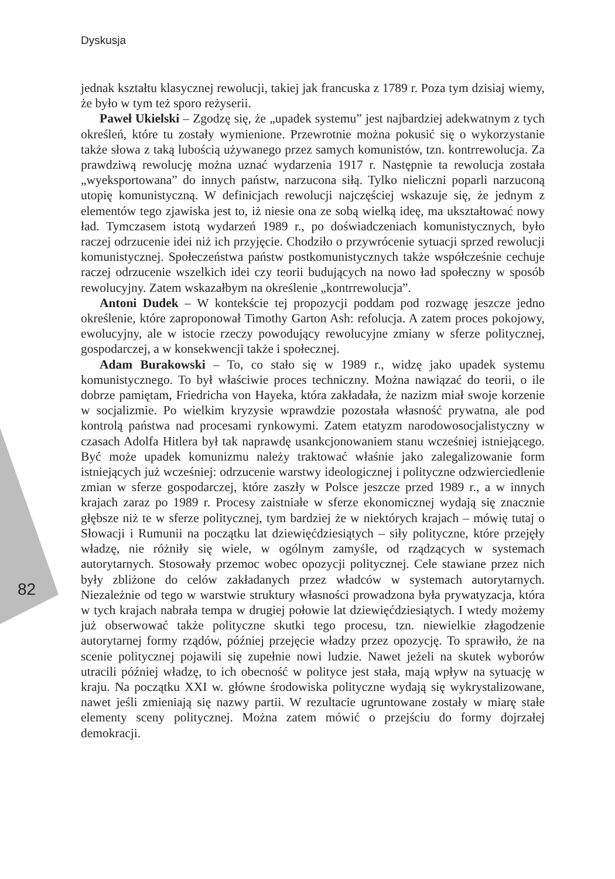Dyskusja
jednak kształtu klasycznej rewolucji, takiej jak francuska z 1789 r. Poza tym dzisiaj wiemy, że było w tym też sporo reżyserii.
Paweł Ukielski – Zgodzę się, że „upadek systemu” jest najbardziej adekwatnym z tych określeń, które tu zostały wymienione. Przewrotnie można pokusić się o wykorzystanie także słowa z taką lubością używanego przez samych komunistów, tzn. kontrrewolucja. Za prawdziwą rewolucję można uznać wydarzenia 1917 r. Następnie ta rewolucja została „wyeksportowana” do innych państw, narzucona siłą. Tylko nieliczni poparli narzuconą utopię komunistyczną. W definicjach rewolucji najczęściej wskazuje się, że jednym z elementów tego zjawiska jest to, iż niesie ona ze sobą wielką ideę, ma ukształtować nowy ład. Tymczasem istotą wydarzeń 1989 r., po doświadczeniach komunistycznych, było raczej odrzucenie idei niż ich przyjęcie. Chodziło o przywrócenie sytuacji sprzed rewolucji komunistycznej. Społeczeństwa państw postkomunistycznych także współcześnie cechuje raczej odrzucenie wszelkich idei czy teorii budujących na nowo ład społeczny w sposób rewolucyjny. Zatem wskazałbym na określenie „kontrrewolucja”.
Antoni Dudek – W kontekście tej propozycji poddam pod rozwagę jeszcze jedno określenie, które zaproponował Timothy Garton Ash: refolucja. A zatem proces pokojowy, ewolucyjny, ale w istocie rzeczy powodujący rewolucyjne zmiany w sferze politycznej, gospodarczej, a w konsekwencji także i społecznej.
Adam Burakowski – To, co stało się w 1989 r., widzę jako upadek systemu komunistycznego. To był właściwie proces techniczny. Można nawiązać do teorii, o ile dobrze pamiętam, Friedricha von Hayeka, która zakładała, że nazizm miał swoje korzenie w socjalizmie. Po wielkim kryzysie wprawdzie pozostała własność prywatna, ale pod kontrolą państwa nad procesami rynkowymi. Zatem etatyzm narodowosocjalistyczny w czasach Adolfa Hitlera był tak naprawdę usankcjonowaniem stanu wcześniej istniejącego. Być może upadek komunizmu należy traktować właśnie jako zalegalizowanie form istniejących już wcześniej: odrzucenie warstwy ideologicznej i polityczne odzwierciedlenie zmian w sferze gospodarczej, które zaszły w Polsce jeszcze przed 1989 r., a w innych krajach zaraz po 1989 r. Procesy zaistniałe w sferze ekonomicznej wydają się znacznie głębsze niż te w sferze politycznej, tym bardziej że w niektórych krajach – mówię tutaj o Słowacji i Rumunii na początku lat dziewięćdziesiątych – siły polityczne, które przejęły władzę, nie różniły się wiele, w ogólnym zamyśle, od rządzących w systemach autorytarnych. Stosowały przemoc wobec opozycji politycznej. Cele stawiane przez nich były zbliżone do celów zakładanych przez władców w systemach autorytarnych. Niezależnie od tego w warstwie struktury własności prowadzona była prywatyzacja, która w tych krajach nabrała tempa w drugiej połowie lat dziewięćdziesiątych. I wtedy możemy już obserwować także polityczne skutki tego procesu, tzn. niewielkie złagodzenie autorytarnej formy rządów, później przejęcie władzy przez opozycję. To sprawiło, że na scenie politycznej pojawili się zupełnie nowi ludzie. Nawet jeżeli na skutek wyborów utracili później władzę, to ich obecność w polityce jest stała, mają wpływ na sytuację w kraju. Na początku XXI w. główne środowiska polityczne wydają się wykrystalizowane, nawet jeśli zmieniają się nazwy partii. W rezultacie ugruntowane zostały w miarę stałe elementy sceny politycznej. Można zatem mówić o przejściu do formy dojrzałej demokracji.
82